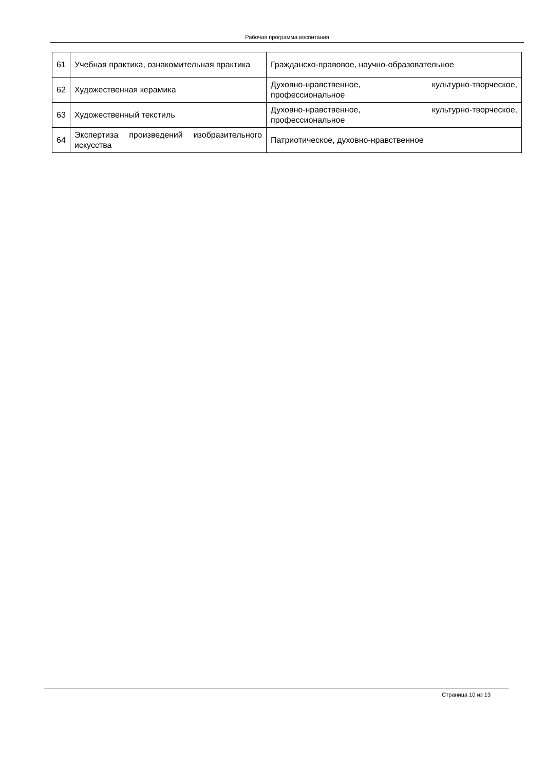Рабочая программа воспитания
| 61 | Учебная практика, ознакомительная практика | Гражданско-правовое, научно-образовательное |
| 62 | Художественная керамика | Духовно-нравственное, культурно-творческое, профессиональное |
| 63 | Художественный текстиль | Духовно-нравственное, культурно-творческое, профессиональное |
| 64 | Экспертиза произведений изобразительного искусства | Патриотическое, духовно-нравственное |
Страница 10 из 13